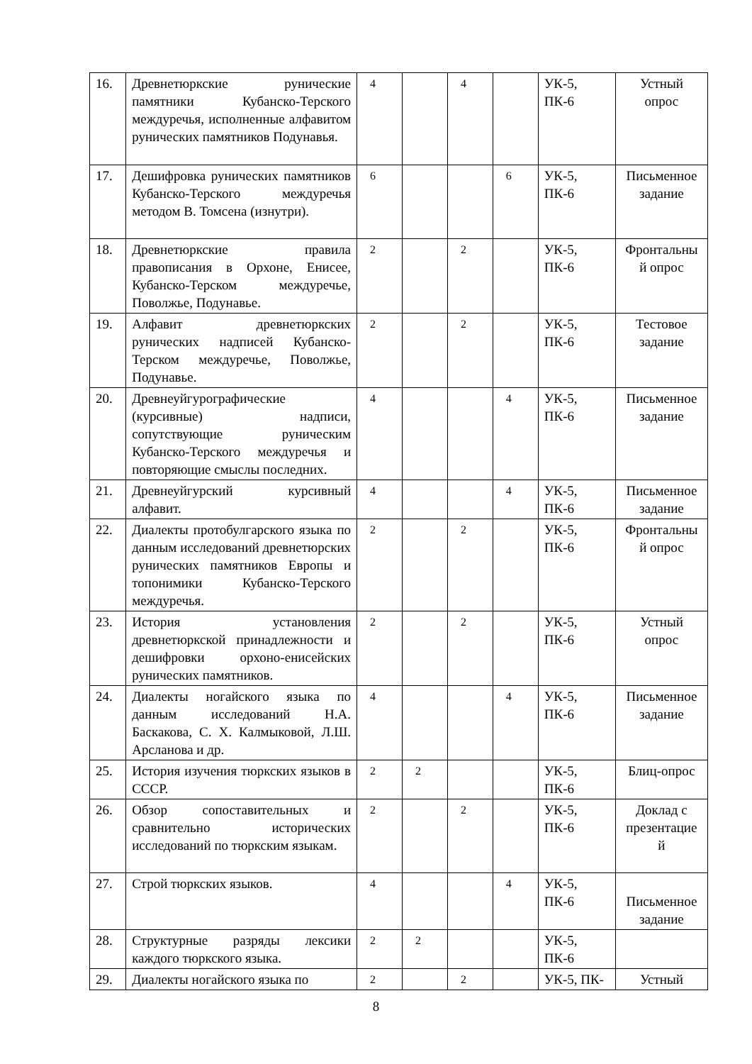| 16. | Древнетюркские рунические памятники Кубанско-Терского междуречья, исполненные алфавитом рунических памятников Подунавья. | 4 | | 4 | | УК-5, ПК-6 | Устный опрос |
| 17. | Дешифровка рунических памятников Кубанско-Терского междуречья методом В. Томсена (изнутри). | 6 | | | 6 | УК-5, ПК-6 | Письменное задание |
| 18. | Древнетюркские правила правописания в Орхоне, Енисее, Кубанско-Терском междуречье, Поволжье, Подунавье. | 2 | | 2 | | УК-5, ПК-6 | Фронтальны й опрос |
| 19. | Алфавит древнетюркских рунических надписей Кубанско-Терском междуречье, Поволжье, Подунавье. | 2 | | 2 | | УК-5, ПК-6 | Тестовое задание |
| 20. | Древнеуйгурографические (курсивные) надписи, сопутствующие руническим Кубанско-Терского междуречья и повторяющие смыслы последних. | 4 | | | 4 | УК-5, ПК-6 | Письменное задание |
| 21. | Древнеуйгурский курсивный алфавит. | 4 | | | 4 | УК-5, ПК-6 | Письменное задание |
| 22. | Диалекты протобулгарского языка по данным исследований древнетюрских рунических памятников Европы и топонимики Кубанско-Терского междуречья. | 2 | | 2 | | УК-5, ПК-6 | Фронтальны й опрос |
| 23. | История установления древнетюркской принадлежности и дешифровки орхоно-енисейских рунических памятников. | 2 | | 2 | | УК-5, ПК-6 | Устный опрос |
| 24. | Диалекты ногайского языка по данным исследований Н.А. Баскакова, С. Х. Калмыковой, Л.Ш. Арсланова и др. | 4 | | | 4 | УК-5, ПК-6 | Письменное задание |
| 25. | История изучения тюркских языков в СССР. | 2 | 2 | | | УК-5, ПК-6 | Блиц-опрос |
| 26. | Обзор сопоставительных и сравнительно исторических исследований по тюркским языкам. | 2 | | 2 | | УК-5, ПК-6 | Доклад с презентацие й |
| 27. | Строй тюркских языков. | 4 | | | 4 | УК-5, ПК-6 | Письменное задание |
| 28. | Структурные разряды лексики каждого тюркского языка. | 2 | 2 | | | УК-5, ПК-6 | |
| 29. | Диалекты ногайского языка по | 2 | | 2 | | УК-5, ПК- | Устный |
8